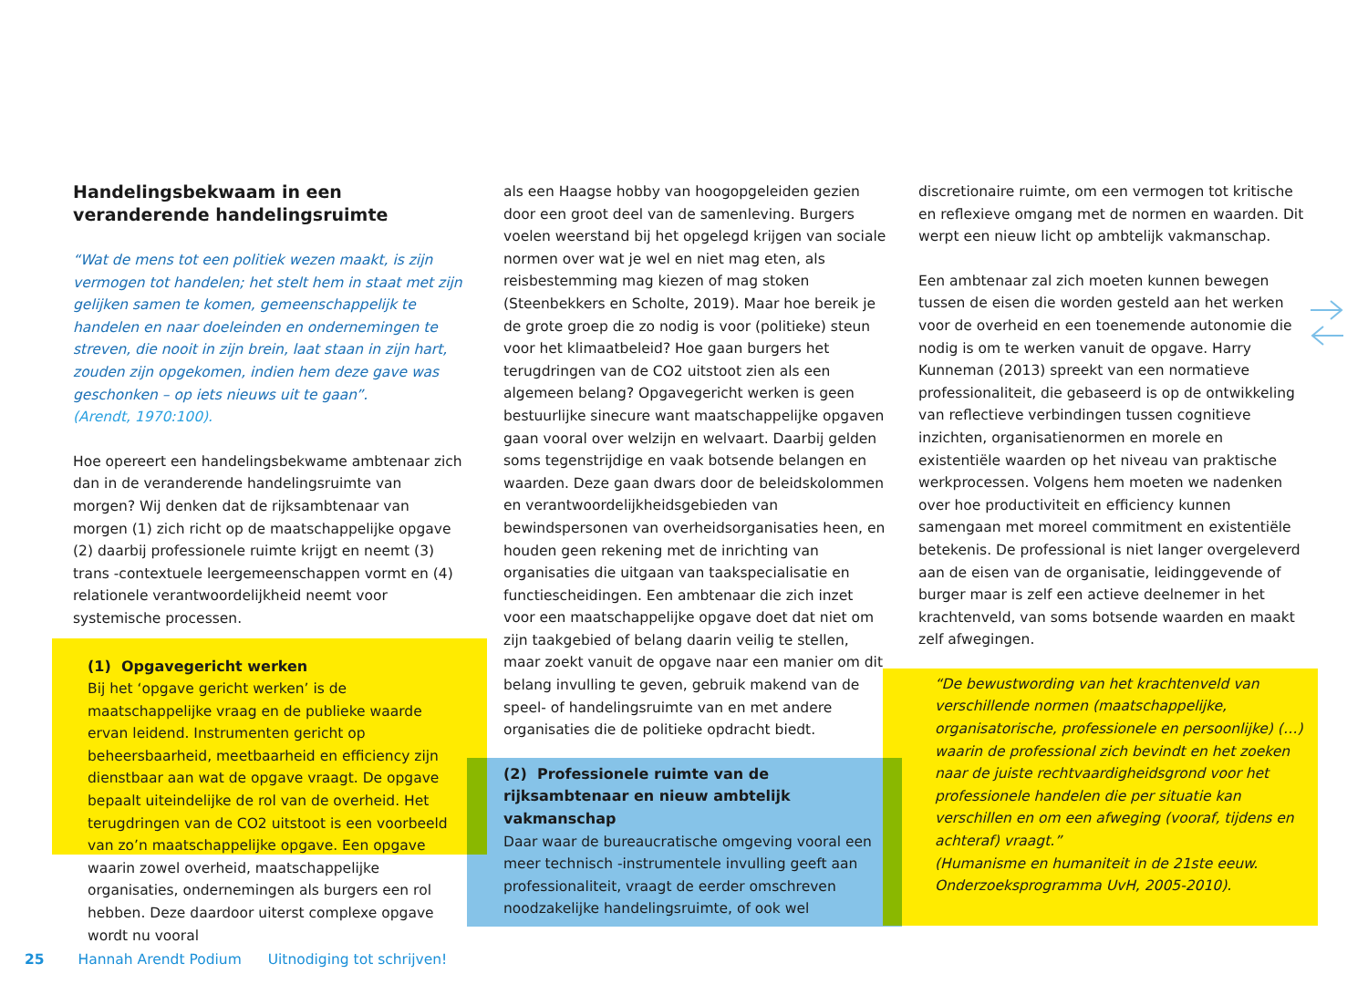Handelingsbekwaam in een veranderende handelingsruimte
“Wat de mens tot een politiek wezen maakt, is zijn vermogen tot handelen; het stelt hem in staat met zijn gelijken samen te komen, gemeenschappelijk te handelen en naar doeleinden en ondernemingen te streven, die nooit in zijn brein, laat staan in zijn hart, zouden zijn opgekomen, indien hem deze gave was geschonken – op iets nieuws uit te gaan”.
(Arendt, 1970:100).
Hoe opereert een handelingsbekwame ambtenaar zich dan in de veranderende handelingsruimte van morgen? Wij denken dat de rijksambtenaar van morgen (1) zich richt op de maatschappelijke opgave (2) daarbij professionele ruimte krijgt en neemt (3) trans -contextuele leergemeenschappen vormt en (4) relationele verantwoordelijkheid neemt voor systemische processen.
(1) Opgavegericht werken
Bij het ‘opgave gericht werken’ is de maatschappelijke vraag en de publieke waarde ervan leidend. Instrumenten gericht op beheersbaarheid, meetbaarheid en efficiency zijn dienstbaar aan wat de opgave vraagt. De opgave bepaalt uiteindelijke de rol van de overheid. Het terugdringen van de CO2 uitstoot is een voorbeeld van zo’n maatschappelijke opgave. Een opgave waarin zowel overheid, maatschappelijke organisaties, ondernemingen als burgers een rol hebben. Deze daardoor uiterst complexe opgave wordt nu vooral
als een Haagse hobby van hoogopgeleiden gezien door een groot deel van de samenleving. Burgers voelen weerstand bij het opgelegd krijgen van sociale normen over wat je wel en niet mag eten, als reisbestemming mag kiezen of mag stoken (Steenbekkers en Scholte, 2019). Maar hoe bereik je de grote groep die zo nodig is voor (politieke) steun voor het klimaatbeleid? Hoe gaan burgers het terugdringen van de CO2 uitstoot zien als een algemeen belang? Opgavegericht werken is geen bestuurlijke sinecure want maatschappelijke opgaven gaan vooral over welzijn en welvaart. Daarbij gelden soms tegenstrijdige en vaak botsende belangen en waarden. Deze gaan dwars door de beleidskolommen en verantwoordelijkheidsgebieden van bewindspersonen van overheidsorganisaties heen, en houden geen rekening met de inrichting van organisaties die uitgaan van taakspecialisatie en functiescheidingen. Een ambtenaar die zich inzet voor een maatschappelijke opgave doet dat niet om zijn taakgebied of belang daarin veilig te stellen, maar zoekt vanuit de opgave naar een manier om dit belang invulling te geven, gebruik makend van de speel- of handelingsruimte van en met andere organisaties die de politieke opdracht biedt.
(2) Professionele ruimte van de rijksambtenaar en nieuw ambtelijk vakmanschap
Daar waar de bureaucratische omgeving vooral een meer technisch -instrumentele invulling geeft aan professionaliteit, vraagt de eerder omschreven noodzakelijke handelingsruimte, of ook wel
discretionaire ruimte, om een vermogen tot kritische en reflexieve omgang met de normen en waarden. Dit werpt een nieuw licht op ambtelijk vakmanschap.
Een ambtenaar zal zich moeten kunnen bewegen tussen de eisen die worden gesteld aan het werken voor de overheid en een toenemende autonomie die nodig is om te werken vanuit de opgave. Harry Kunneman (2013) spreekt van een normatieve professionaliteit, die gebaseerd is op de ontwikkeling van reflectieve verbindingen tussen cognitieve inzichten, organisatienormen en morele en existentiële waarden op het niveau van praktische werkprocessen. Volgens hem moeten we nadenken over hoe productiviteit en efficiency kunnen samengaan met moreel commitment en existentiële betekenis. De professional is niet langer overgeleverd aan de eisen van de organisatie, leidinggevende of burger maar is zelf een actieve deelnemer in het krachtenveld, van soms botsende waarden en maakt zelf afwegingen.
“De bewustwording van het krachtenveld van verschillende normen (maatschappelijke, organisatorische, professionele en persoonlijke) (…) waarin de professional zich bevindt en het zoeken naar de juiste rechtvaardigheidsgrond voor het professionele handelen die per situatie kan verschillen en om een afweging (vooraf, tijdens en achteraf) vraagt.”
(Humanisme en humaniteit in de 21ste eeuw. Onderzoeksprogramma UvH, 2005-2010).
25 Hannah Arendt Podium Uitnodiging tot schrijven!